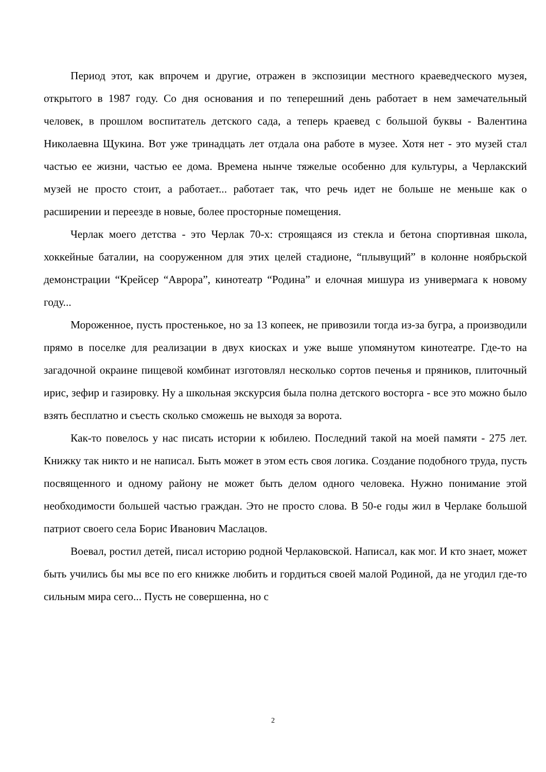Период этот, как впрочем и другие, отражен в экспозиции местного краеведческого музея, открытого в 1987 году. Со дня основания и по теперешний день работает в нем замечательный человек, в прошлом воспитатель детского сада, а теперь краевед с большой буквы - Валентина Николаевна Щукина. Вот уже тринадцать лет отдала она работе в музее. Хотя нет - это музей стал частью ее жизни, частью ее дома. Времена нынче тяжелые особенно для культуры, а Черлакский музей не просто стоит, а работает... работает так, что речь идет не больше не меньше как о расширении и переезде в новые, более просторные помещения.
Черлак моего детства - это Черлак 70-х: строящаяся из стекла и бетона спортивная школа, хоккейные баталии, на сооруженном для этих целей стадионе, “плывущий” в колонне ноябрьской демонстрации “Крейсер “Аврора”, кинотеатр “Родина” и елочная мишура из универмага к новому году...
Мороженное, пусть простенькое, но за 13 копеек, не привозили тогда из-за бугра, а производили прямо в поселке для реализации в двух киосках и уже выше упомянутом кинотеатре. Где-то на загадочной окраине пищевой комбинат изготовлял несколько сортов печенья и пряников, плиточный ирис, зефир и газировку. Ну а школьная экскурсия была полна детского восторга - все это можно было взять бесплатно и съесть сколько сможешь не выходя за ворота.
Как-то повелось у нас писать истории к юбилею. Последний такой на моей памяти - 275 лет. Книжку так никто и не написал. Быть может в этом есть своя логика. Создание подобного труда, пусть посвященного и одному району не может быть делом одного человека. Нужно понимание этой необходимости большей частью граждан. Это не просто слова. В 50-е годы жил в Черлаке большой патриот своего села Борис Иванович Маслацов.
Воевал, ростил детей, писал историю родной Черлаковской. Написал, как мог. И кто знает, может быть учились бы мы все по его книжке любить и гордиться своей малой Родиной, да не угодил где-то сильным мира сего... Пусть не совершенна, но с
2